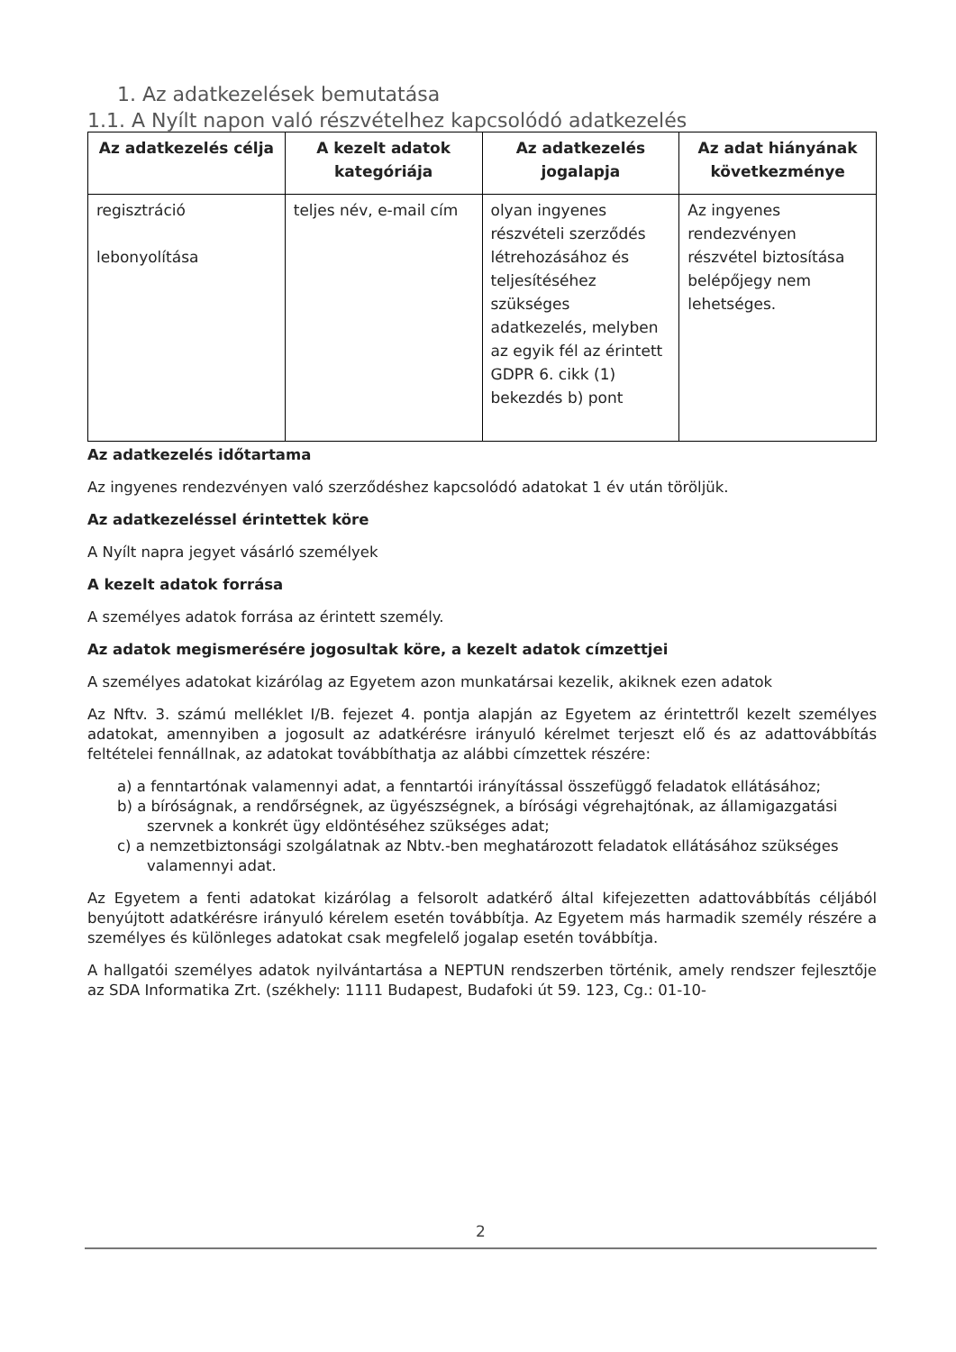1. Az adatkezelések bemutatása
1.1. A Nyílt napon való részvételhez kapcsolódó adatkezelés
| Az adatkezelés célja | A kezelt adatok kategóriája | Az adatkezelés jogalapja | Az adat hiányának következménye |
| --- | --- | --- | --- |
| regisztráció lebonyolítása | teljes név, e-mail cím | olyan ingyenes részvételi szerződés létrehozásához és teljesítéséhez szükséges adatkezelés, melyben az egyik fél az érintett GDPR 6. cikk (1) bekezdés b) pont | Az ingyenes rendezvényen részvétel biztosítása belépőjegy nem lehetséges. |
Az adatkezelés időtartama
Az ingyenes rendezvényen való szerződéshez kapcsolódó adatokat 1 év után töröljük.
Az adatkezeléssel érintettek köre
A Nyílt napra jegyet vásárló személyek
A kezelt adatok forrása
A személyes adatok forrása az érintett személy.
Az adatok megismerésére jogosultak köre, a kezelt adatok címzettjei
A személyes adatokat kizárólag az Egyetem azon munkatársai kezelik, akiknek ezen adatok
Az Nftv. 3. számú melléklet I/B. fejezet 4. pontja alapján az Egyetem az érintettről kezelt személyes adatokat, amennyiben a jogosult az adatkérésre irányuló kérelmet terjeszt elő és az adattovábbítás feltételei fennállnak, az adatokat továbbíthatja az alábbi címzettek részére:
a) a fenntartónak valamennyi adat, a fenntartói irányítással összefüggő feladatok ellátásához;
b) a bíróságnak, a rendőrségnek, az ügyészségnek, a bírósági végrehajtónak, az államigazgatási szervnek a konkrét ügy eldöntéséhez szükséges adat;
c) a nemzetbiztonsági szolgálatnak az Nbtv.-ben meghatározott feladatok ellátásához szükséges valamennyi adat.
Az Egyetem a fenti adatokat kizárólag a felsorolt adatkérő által kifejezetten adattovábbítás céljából benyújtott adatkérésre irányuló kérelem esetén továbbítja. Az Egyetem más harmadik személy részére a személyes és különleges adatokat csak megfelelő jogalap esetén továbbítja.
A hallgatói személyes adatok nyilvántartása a NEPTUN rendszerben történik, amely rendszer fejlesztője az SDA Informatika Zrt. (székhely: 1111 Budapest, Budafoki út 59. 123, Cg.: 01-10-
2